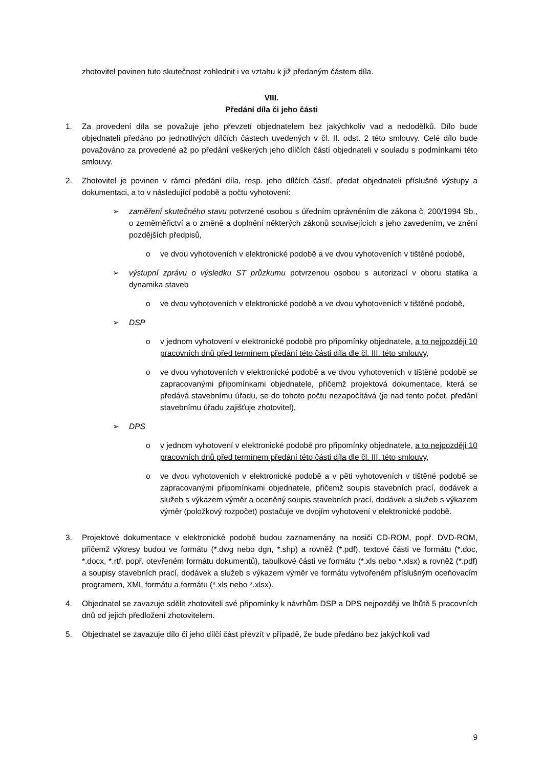zhotovitel povinen tuto skutečnost zohlednit i ve vztahu k již předaným částem díla.
VIII.
Předání díla či jeho části
1. Za provedení díla se považuje jeho převzetí objednatelem bez jakýchkoliv vad a nedodělků. Dílo bude objednateli předáno po jednotlivých dílčích částech uvedených v čl. II. odst. 2 této smlouvy. Celé dílo bude považováno za provedené až po předání veškerých jeho dílčích částí objednateli v souladu s podmínkami této smlouvy.
2. Zhotovitel je povinen v rámci předání díla, resp. jeho dílčích částí, předat objednateli příslušné výstupy a dokumentaci, a to v následující podobě a počtu vyhotovení:
➢ zaměření skutečného stavu potvrzené osobou s úředním oprávněním dle zákona č. 200/1994 Sb., o zeměměřictví a o změně a doplnění některých zákonů souvisejících s jeho zavedením, ve znění pozdějších předpisů,
o ve dvou vyhotoveních v elektronické podobě a ve dvou vyhotoveních v tištěné podobě,
➢ výstupní zprávu o výsledku ST průzkumu potvrzenou osobou s autorizací v oboru statika a dynamika staveb
o ve dvou vyhotoveních v elektronické podobě a ve dvou vyhotoveních v tištěné podobě,
➢ DSP
o v jednom vyhotovení v elektronické podobě pro připomínky objednatele, a to nejpozději 10 pracovních dnů před termínem předání této části díla dle čl. III. této smlouvy,
o ve dvou vyhotoveních v elektronické podobě a ve dvou vyhotoveních v tištěné podobě se zapracovanými připomínkami objednatele, přičemž projektová dokumentace, která se předává stavebnímu úřadu, se do tohoto počtu nezapočítává (je nad tento počet, předání stavebnímu úřadu zajišťuje zhotovitel),
➢ DPS
o v jednom vyhotovení v elektronické podobě pro připomínky objednatele, a to nejpozději 10 pracovních dnů před termínem předání této části díla dle čl. III. této smlouvy,
o ve dvou vyhotoveních v elektronické podobě a v pěti vyhotoveních v tištěné podobě se zapracovanými připomínkami objednatele, přičemž soupis stavebních prací, dodávek a služeb s výkazem výměr a oceněný soupis stavebních prací, dodávek a služeb s výkazem výměr (položkový rozpočet) postačuje ve dvojím vyhotovení v elektronické podobě.
3. Projektové dokumentace v elektronické podobě budou zaznamenány na nosiči CD-ROM, popř. DVD-ROM, přičemž výkresy budou ve formátu (*.dwg nebo dgn, *.shp) a rovněž (*.pdf), textové části ve formátu (*.doc, *.docx, *.rtf, popř. otevřeném formátu dokumentů), tabulkové části ve formátu (*.xls nebo *.xlsx) a rovněž (*.pdf) a soupisy stavebních prací, dodávek a služeb s výkazem výměr ve formátu vytvořeném příslušným oceňovacím programem, XML formátu a formátu (*.xls nebo *.xlsx).
4. Objednatel se zavazuje sdělit zhotoviteli své připomínky k návrhům DSP a DPS nejpozději ve lhůtě 5 pracovních dnů od jejich předložení zhotovitelem.
5. Objednatel se zavazuje dílo či jeho dílčí část převzít v případě, že bude předáno bez jakýchkoli vad
9